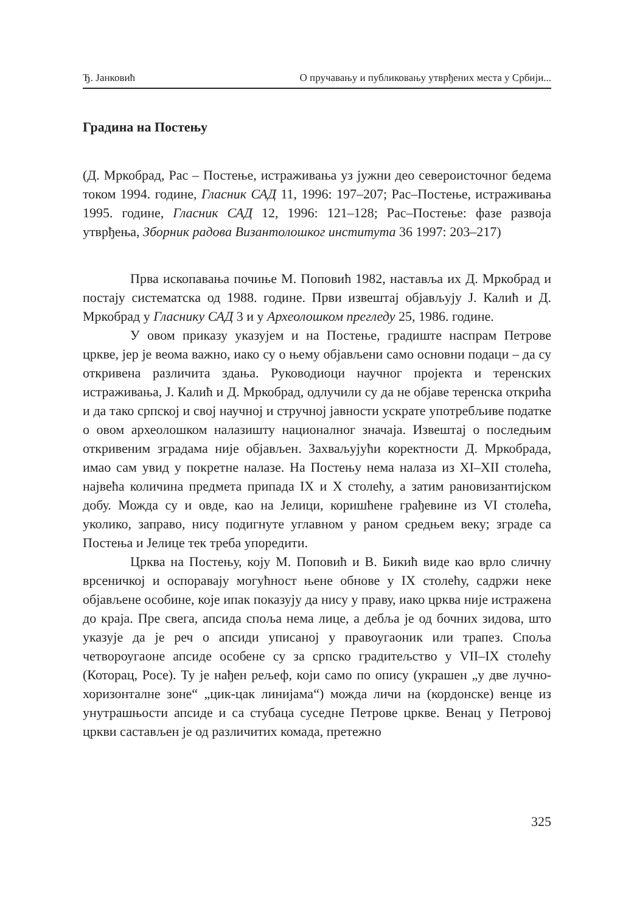Ђ. Јанковић О пручавању и публиковању утврђених места у Србији...
Градина на Постењу
(Д. Мркобрад, Рас – Постење, истраживања уз јужни део североисточног бедема током 1994. године, Гласник САД 11, 1996: 197–207; Рас–Постење, истраживања 1995. године, Гласник САД 12, 1996: 121–128; Рас–Постење: фазе развоја утврђења, Зборник радова Византолошког института 36 1997: 203–217)
Прва ископавања почиње М. Поповић 1982, наставља их Д. Мркобрад и постају систематска од 1988. године. Први извештај објављују Ј. Калић и Д. Мркобрад у Гласнику САД 3 и у Археолошком прегледу 25, 1986. године.
У овом приказу указујем и на Постење, градиште наспрам Петрове цркве, јер је веома важно, иако су о њему објављени само основни подаци – да су откривена различита здања. Руководиоци научног пројекта и теренских истраживања, Ј. Калић и Д. Мркобрад, одлучили су да не објаве теренска открића и да тако српској и свој научној и стручној јавности ускрате употребљиве податке о овом археолошком налазишту националног значаја. Извештај о последњим откривеним зградама није објављен. Захваљујући коректности Д. Мркобрада, имао сам увид у покретне налазе. На Постењу нема налаза из XI–XII столећа, највећа количина предмета припада IX и X столећу, а затим рановизантијском добу. Можда су и овде, као на Јелици, коришћене грађевине из VI столећа, уколико, заправо, нису подигнуте углавном у раном средњем веку; зграде са Постења и Јелице тек треба упоредити.
Црква на Постењу, коју М. Поповић и В. Бикић виде као врло сличну врсеничкој и оспоравају могућност њене обнове у IX столећу, садржи неке објављене особине, које ипак показују да нису у праву, иако црква није истражена до краја. Пре свега, апсида споља нема лице, а дебља је од бочних зидова, што указује да је реч о апсиди уписаној у правоугаоник или трапез. Споља четвороугаоне апсиде особене су за српско градитељство у VII–IX столећу (Которац, Росе). Ту је нађен рељеф, који само по опису (украшен „у две лучно-хоризонталне зоне“ „цик-цак линијама“) можда личи на (кордонске) венце из унутрашњости апсиде и са стубаца суседне Петрове цркве. Венац у Петровој цркви састављен је од различитих комада, претежно
325